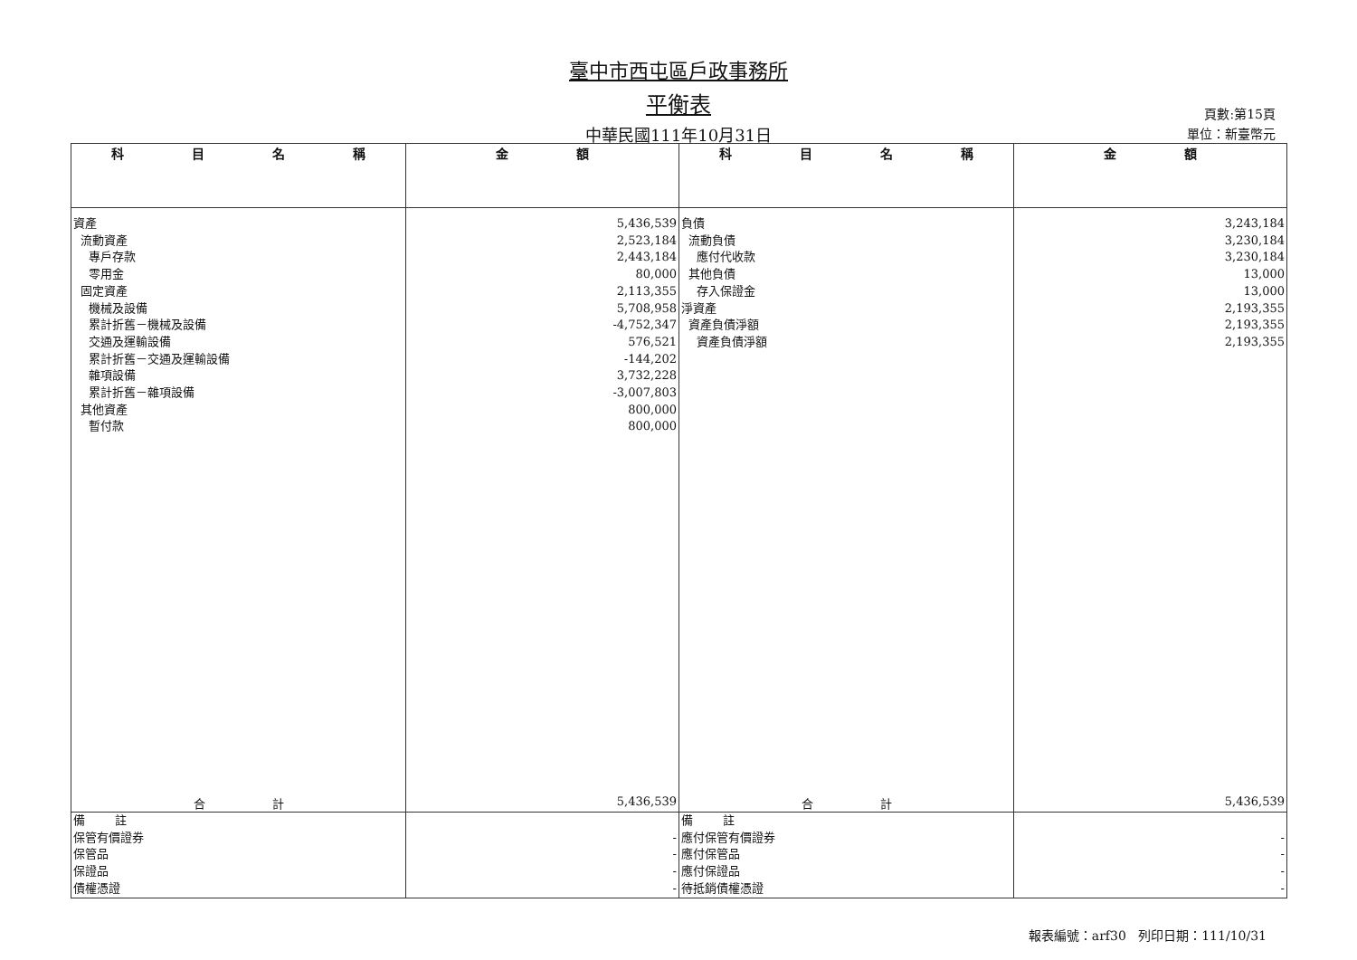臺中市西屯區戶政事務所
平衡表
中華民國111年10月31日
頁數:第15頁
單位：新臺幣元
| 科 目 名 稱 | 金 額 | 科 目 名 稱 | 金 額 |
| --- | --- | --- | --- |
| 資產 流動資產 專戶存款 零用金 固定資產 機械及設備 累計折舊－機械及設備 交通及運輸設備 累計折舊－交通及運輸設備 雜項設備 累計折舊－雜項設備 其他資產 暫付款 | 5,436,539 2,523,184 2,443,184 80,000 2,113,355 5,708,958 -4,752,347 576,521 -144,202 3,732,228 -3,007,803 800,000 800,000 | 負債 流動負債 應付代收款 其他負債 存入保證金 淨資產 資產負債淨額 資產負債淨額 | 3,243,184 3,230,184 3,230,184 13,000 13,000 2,193,355 2,193,355 2,193,355 |
| 合 計 | 5,436,539 | 合 計 | 5,436,539 |
| 備 註 保管有價證券 保管品 保證品 債權憑證 | - - - - | 備 註 應付保管有價證券 應付保管品 應付保證品 待抵銷債權憑證 | - - - - |
報表編號：arf30 列印日期：111/10/31